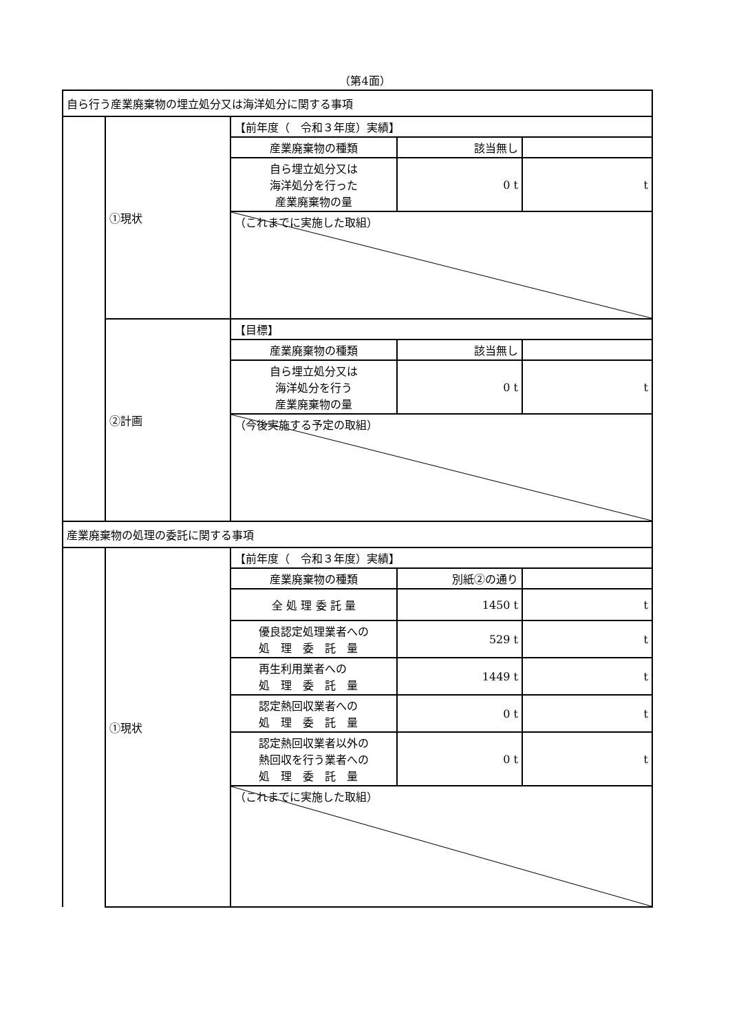（第4面）
| 自ら行う産業廃棄物の埋立処分又は海洋処分に関する事項 | | | | |
| | ①現状 | 【前年度（ 令和３年度）実績】 | | |
| | | 産業廃棄物の種類 | 該当無し | |
| | | 自ら埋立処分又は 海洋処分を行った 産業廃棄物の量 | 0 t | t |
| | | （これまでに実施した取組） | | |
| | ②計画 | 【目標】 | | |
| | | 産業廃棄物の種類 | 該当無し | |
| | | 自ら埋立処分又は 海洋処分を行う 産業廃棄物の量 | 0 t | t |
| | | （今後実施する予定の取組） | | |
| 産業廃棄物の処理の委託に関する事項 | | | | |
| | ①現状 | 【前年度（ 令和３年度）実績】 | | |
| | | 産業廃棄物の種類 | 別紙②の通り | |
| | | 全 処 理 委 託 量 | 1450 t | t |
| | | 優良認定処理業者への 処 理 委 託 量 | 529 t | t |
| | | 再生利用業者への 処 理 委 託 量 | 1449 t | t |
| | | 認定熱回収業者への 処 理 委 託 量 | 0 t | t |
| | | 認定熱回収業者以外の 熱回収を行う業者への 処 理 委 託 量 | 0 t | t |
| | | （これまでに実施した取組） | | |